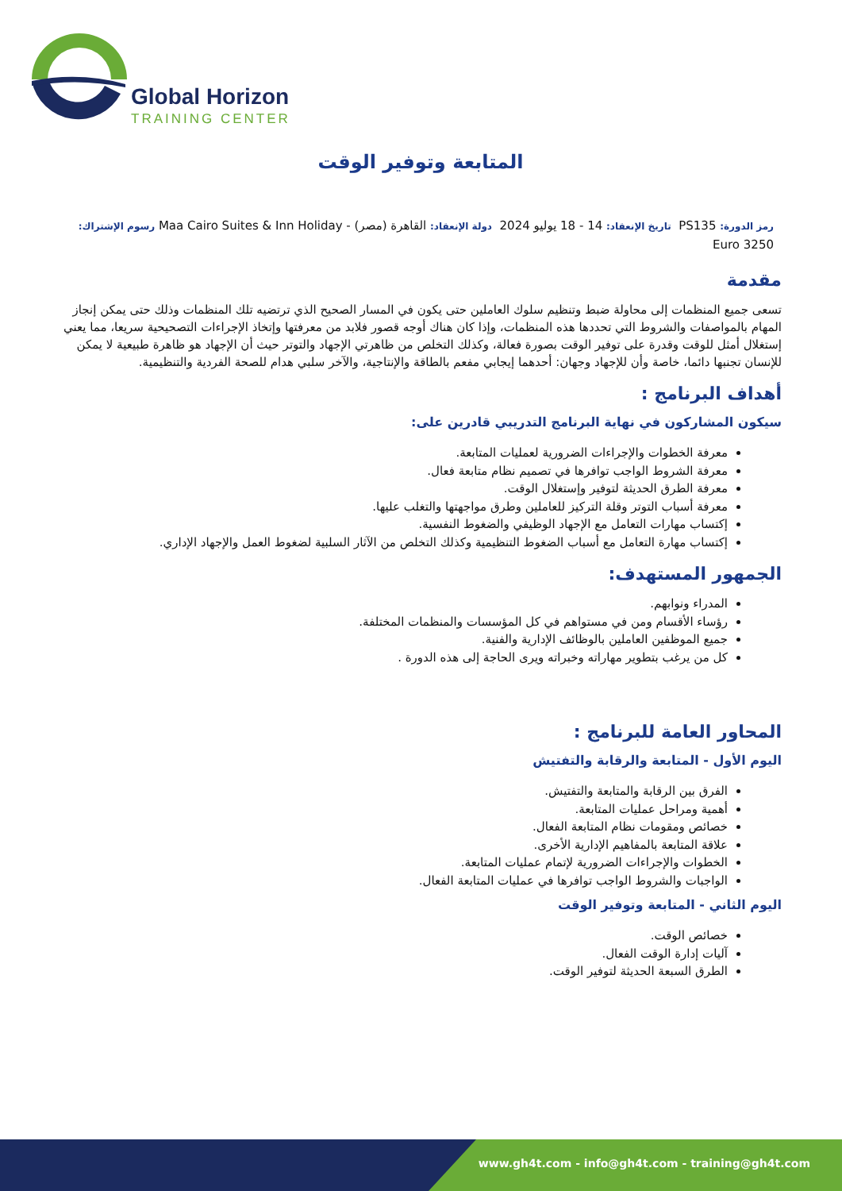Global Horizon
TRAINING CENTER
المتابعة وتوفير الوقت
رمز الدورة: PS135 تاريخ الإنعقاد: 14 - 18 يوليو 2024 دولة الإنعقاد: القاهرة (مصر) - Maa Cairo Suites & Inn Holiday رسوم الإشتراك: 3250 Euro
مقدمة
تسعى جميع المنظمات إلى محاولة ضبط وتنظيم سلوك العاملين حتى يكون في المسار الصحيح الذي ترتضيه تلك المنظمات وذلك حتى يمكن إنجاز المهام بالمواصفات والشروط التي تحددها هذه المنظمات، وإذا كان هناك أوجه قصور فلابد من معرفتها وإتخاذ الإجراءات التصحيحية سريعا، مما يعني إستغلال أمثل للوقت وقدرة على توفير الوقت بصورة فعالة، وكذلك التخلص من ظاهرتي الإجهاد والتوتر حيث أن الإجهاد هو ظاهرة طبيعية لا يمكن للإنسان تجنبها دائما، خاصة وأن للإجهاد وجهان: أحدهما إيجابي مفعم بالطاقة والإنتاجية، والآخر سلبي هدام للصحة الفردية والتنظيمية.
أهداف البرنامج :
سيكون المشاركون في نهاية البرنامج التدريبي قادرين على:
معرفة الخطوات والإجراءات الضرورية لعمليات المتابعة.
معرفة الشروط الواجب توافرها في تصميم نظام متابعة فعال.
معرفة الطرق الحديثة لتوفير وإستغلال الوقت.
معرفة أسباب التوتر وقلة التركيز للعاملين وطرق مواجهتها والتغلب عليها.
إكتساب مهارات التعامل مع الإجهاد الوظيفي والضغوط النفسية.
إكتساب مهارة التعامل مع أسباب الضغوط التنظيمية وكذلك التخلص من الآثار السلبية لضغوط العمل والإجهاد الإداري.
الجمهور المستهدف:
المدراء ونوابهم.
رؤساء الأقسام ومن في مستواهم في كل المؤسسات والمنظمات المختلفة.
جميع الموظفين العاملين بالوظائف الإدارية والفنية.
كل من يرغب بتطوير مهاراته وخبراته ويرى الحاجة إلى هذه الدورة .
المحاور العامة للبرنامج :
اليوم الأول - المتابعة والرقابة والتفتيش
الفرق بين الرقابة والمتابعة والتفتيش.
أهمية ومراحل عمليات المتابعة.
خصائص ومقومات نظام المتابعة الفعال.
علاقة المتابعة بالمفاهيم الإدارية الأخرى.
الخطوات والإجراءات الضرورية لإتمام عمليات المتابعة.
الواجبات والشروط الواجب توافرها في عمليات المتابعة الفعال.
اليوم الثاني - المتابعة وتوفير الوقت
خصائص الوقت.
آليات إدارة الوقت الفعال.
الطرق السبعة الحديثة لتوفير الوقت.
www.gh4t.com - info@gh4t.com - training@gh4t.com